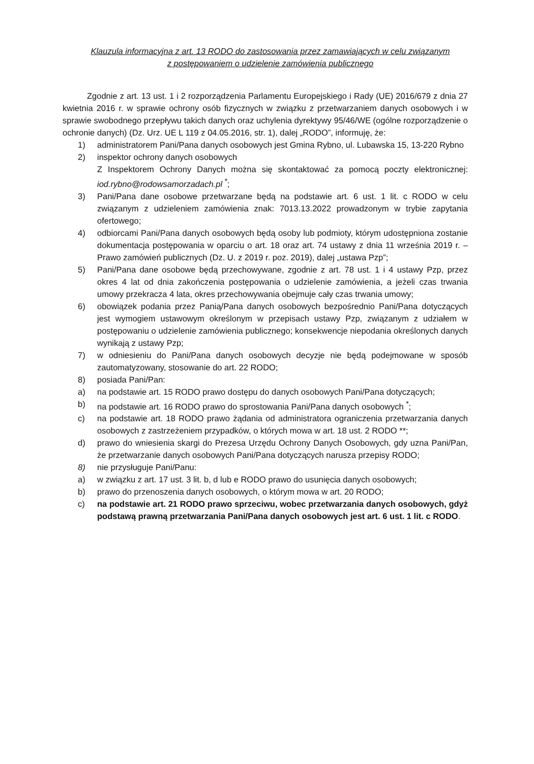Klauzula informacyjna z art. 13 RODO do zastosowania przez zamawiających w celu związanym
z postępowaniem o udzielenie zamówienia publicznego
Zgodnie z art. 13 ust. 1 i 2 rozporządzenia Parlamentu Europejskiego i Rady (UE) 2016/679 z dnia 27 kwietnia 2016 r. w sprawie ochrony osób fizycznych w związku z przetwarzaniem danych osobowych i w sprawie swobodnego przepływu takich danych oraz uchylenia dyrektywy 95/46/WE (ogólne rozporządzenie o ochronie danych) (Dz. Urz. UE L 119 z 04.05.2016, str. 1), dalej „RODO”, informuję, że:
1) administratorem Pani/Pana danych osobowych jest Gmina Rybno, ul. Lubawska 15, 13-220 Rybno
2) inspektor ochrony danych osobowych
Z Inspektorem Ochrony Danych można się skontaktować za pomocą poczty elektronicznej: iod.rybno@rodowsamorzadach.pl <sup>*</sup>;
3) Pani/Pana dane osobowe przetwarzane będą na podstawie art. 6 ust. 1 lit. c RODO w celu związanym z udzieleniem zamówienia znak: 7013.13.2022 prowadzonym w trybie zapytania ofertowego;
4) odbiorcami Pani/Pana danych osobowych będą osoby lub podmioty, którym udostępniona zostanie dokumentacja postępowania w oparciu o art. 18 oraz art. 74 ustawy z dnia 11 września 2019 r. – Prawo zamówień publicznych (Dz. U. z 2019 r. poz. 2019), dalej „ustawa Pzp”;
5) Pani/Pana dane osobowe będą przechowywane, zgodnie z art. 78 ust. 1 i 4 ustawy Pzp, przez okres 4 lat od dnia zakończenia postępowania o udzielenie zamówienia, a jeżeli czas trwania umowy przekracza 4 lata, okres przechowywania obejmuje cały czas trwania umowy;
6) obowiązek podania przez Panią/Pana danych osobowych bezpośrednio Pani/Pana dotyczących jest wymogiem ustawowym określonym w przepisach ustawy Pzp, związanym z udziałem w postępowaniu o udzielenie zamówienia publicznego; konsekwencje niepodania określonych danych wynikają z ustawy Pzp;
7) w odniesieniu do Pani/Pana danych osobowych decyzje nie będą podejmowane w sposób zautomatyzowany, stosowanie do art. 22 RODO;
8) posiada Pani/Pan:
a) na podstawie art. 15 RODO prawo dostępu do danych osobowych Pani/Pana dotyczących;
b) na podstawie art. 16 RODO prawo do sprostowania Pani/Pana danych osobowych <sup>*</sup>;
c) na podstawie art. 18 RODO prawo żądania od administratora ograniczenia przetwarzania danych osobowych z zastrzeżeniem przypadków, o których mowa w art. 18 ust. 2 RODO **;
d) prawo do wniesienia skargi do Prezesa Urzędu Ochrony Danych Osobowych, gdy uzna Pani/Pan, że przetwarzanie danych osobowych Pani/Pana dotyczących narusza przepisy RODO;
8) nie przysługuje Pani/Panu:
a) w związku z art. 17 ust. 3 lit. b, d lub e RODO prawo do usunięcia danych osobowych;
b) prawo do przenoszenia danych osobowych, o którym mowa w art. 20 RODO;
c) na podstawie art. 21 RODO prawo sprzeciwu, wobec przetwarzania danych osobowych, gdyż podstawą prawną przetwarzania Pani/Pana danych osobowych jest art. 6 ust. 1 lit. c RODO.